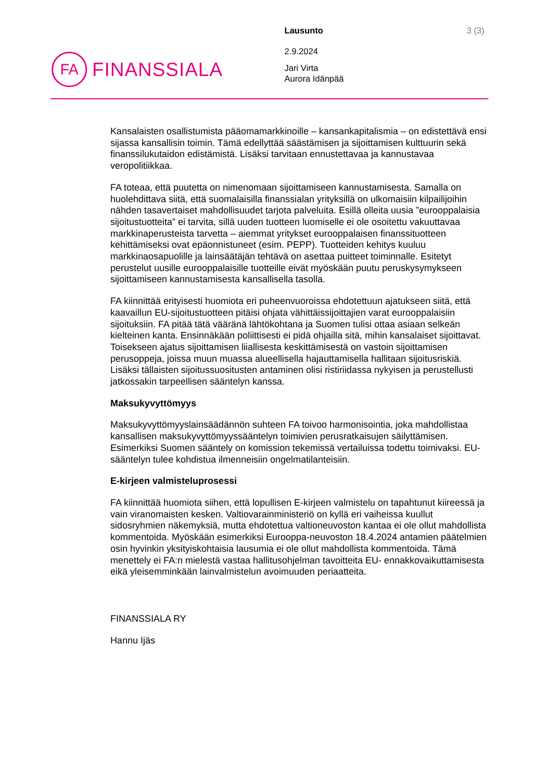FA
FINANSSIALA
Lausunto 3 (3)
2.9.2024
Jari Virta
Aurora Idänpää
Kansalaisten osallistumista pääomamarkkinoille – kansankapitalismia – on edistettävä ensi sijassa kansallisin toimin. Tämä edellyttää säästämisen ja sijoittamisen kulttuurin sekä finanssilukutaidon edistämistä. Lisäksi tarvitaan ennustettavaa ja kannustavaa veropolitiikkaa.
FA toteaa, että puutetta on nimenomaan sijoittamiseen kannustamisesta. Samalla on huolehdittava siitä, että suomalaisilla finanssialan yrityksillä on ulkomaisiin kilpailijoihin nähden tasavertaiset mahdollisuudet tarjota palveluita. Esillä olleita uusia ”eurooppalaisia sijoitustuotteita” ei tarvita, sillä uuden tuotteen luomiselle ei ole osoitettu vakuuttavaa markkinaperusteista tarvetta – aiemmat yritykset eurooppalaisen finanssituotteen kehittämiseksi ovat epäonnistuneet (esim. PEPP). Tuotteiden kehitys kuuluu markkinaosapuolille ja lainsäätäjän tehtävä on asettaa puitteet toiminnalle. Esitetyt perustelut uusille eurooppalaisille tuotteille eivät myöskään puutu peruskysymykseen sijoittamiseen kannustamisesta kansallisella tasolla.
FA kiinnittää erityisesti huomiota eri puheenvuoroissa ehdotettuun ajatukseen siitä, että kaavaillun EU-sijoitustuotteen pitäisi ohjata vähittäissijoittajien varat eurooppalaisiin sijoituksiin. FA pitää tätä vääränä lähtökohtana ja Suomen tulisi ottaa asiaan selkeän kielteinen kanta. Ensinnäkään poliittisesti ei pidä ohjailla sitä, mihin kansalaiset sijoittavat. Toisekseen ajatus sijoittamisen liiallisesta keskittämisestä on vastoin sijoittamisen perusoppeja, joissa muun muassa alueellisella hajauttamisella hallitaan sijoitusriskiä. Lisäksi tällaisten sijoitussuositusten antaminen olisi ristiriidassa nykyisen ja perustellusti jatkossakin tarpeellisen sääntelyn kanssa.
Maksukyvyttömyys
Maksukyvyttömyyslainsäädännön suhteen FA toivoo harmonisointia, joka mahdollistaa kansallisen maksukyvyttömyyssääntelyn toimivien perusratkaisujen säilyttämisen. Esimerkiksi Suomen sääntely on komission tekemissä vertailuissa todettu toimivaksi. EU-sääntelyn tulee kohdistua ilmenneisiin ongelmatilanteisiin.
E-kirjeen valmisteluprosessi
FA kiinnittää huomiota siihen, että lopullisen E-kirjeen valmistelu on tapahtunut kiireessä ja vain viranomaisten kesken. Valtiovarainministeriö on kyllä eri vaiheissa kuullut sidosryhmien näkemyksiä, mutta ehdotettua valtioneuvoston kantaa ei ole ollut mahdollista kommentoida. Myöskään esimerkiksi Eurooppa-neuvoston 18.4.2024 antamien päätelmien osin hyvinkin yksityiskohtaisia lausumia ei ole ollut mahdollista kommentoida. Tämä menettely ei FA:n mielestä vastaa hallitusohjelman tavoitteita EU- ennakkovaikuttamisesta eikä yleisemminkään lainvalmistelun avoimuuden periaatteita.
FINANSSIALA RY
Hannu Ijäs